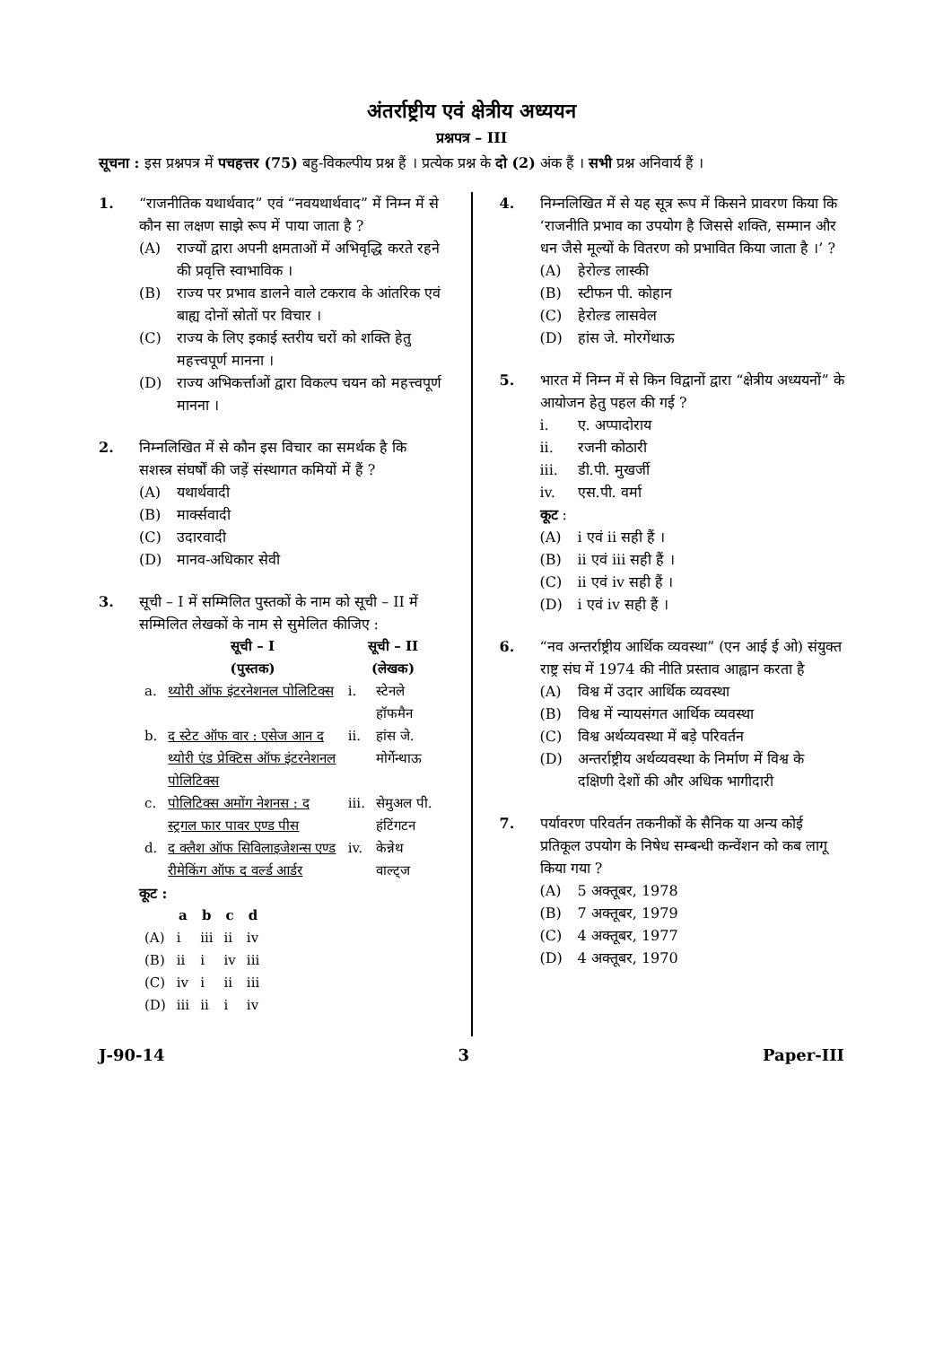अंतर्राष्ट्रीय एवं क्षेत्रीय अध्ययन
प्रश्नपत्र – III
सूचना : इस प्रश्नपत्र में पचहत्तर (75) बहु-विकल्पीय प्रश्न हैं । प्रत्येक प्रश्न के दो (2) अंक हैं । सभी प्रश्न अनिवार्य हैं ।
1. “राजनीतिक यथार्थवाद” एवं “नवयथार्थवाद” में निम्न में से कौन सा लक्षण साझे रूप में पाया जाता है ?
(A) राज्यों द्वारा अपनी क्षमताओं में अभिवृद्धि करते रहने की प्रवृत्ति स्वाभाविक ।
(B) राज्य पर प्रभाव डालने वाले टकराव के आंतरिक एवं बाह्य दोनों स्रोतों पर विचार ।
(C) राज्य के लिए इकाई स्तरीय चरों को शक्ति हेतु महत्त्वपूर्ण मानना ।
(D) राज्य अभिकर्त्ताओं द्वारा विकल्प चयन को महत्त्वपूर्ण मानना ।
2. निम्नलिखित में से कौन इस विचार का समर्थक है कि सशस्त्र संघर्षों की जड़ें संस्थागत कमियों में हैं ?
(A) यथार्थवादी
(B) मार्क्सवादी
(C) उदारवादी
(D) मानव-अधिकार सेवी
3. सूची – I में सम्मिलित पुस्तकों के नाम को सूची – II में सम्मिलित लेखकों के नाम से सुमेलित कीजिए :
| | सूची – I (पुस्तक) | सूची – II (लेखक) | |
| --- | --- | --- | --- |
| a. | थ्योरी ऑफ इंटरनेशनल पोलिटिक्स | i. | स्टेनले हॉफमैन |
| b. | द स्टेट ऑफ वार : एसेज आन द थ्योरी एंड प्रेक्टिस ऑफ इंटरनेशनल पोलिटिक्स | ii. | हांस जे. मोर्गेन्थाऊ |
| c. | पोलिटिक्स अमोंग नेशनस : द स्ट्रगल फार पावर एण्ड पीस | iii. | सेमुअल पी. हंटिंगटन |
| d. | द क्लैश ऑफ सिविलाइजेशन्स एण्ड रीमेकिंग ऑफ द वर्ल्ड आर्डर | iv. | केन्नेथ वाल्ट्ज |
कूट :
| | a | b | c | d |
| --- | --- | --- | --- | --- |
| (A) | i | iii | ii | iv |
| (B) | ii | i | iv | iii |
| (C) | iv | i | ii | iii |
| (D) | iii | ii | i | iv |
4. निम्नलिखित में से यह सूत्र रूप में किसने प्रावरण किया कि ‘राजनीति प्रभाव का उपयोग है जिससे शक्ति, सम्मान और धन जैसे मूल्यों के वितरण को प्रभावित किया जाता है ।’ ?
(A) हेरोल्ड लास्की
(B) स्टीफन पी. कोहान
(C) हेरोल्ड लासवेल
(D) हांस जे. मोरगेंथाऊ
5. भारत में निम्न में से किन विद्वानों द्वारा “क्षेत्रीय अध्ययनों” के आयोजन हेतु पहल की गई ?
i. ए. अप्पादोराय
ii. रजनी कोठारी
iii. डी.पी. मुखर्जी
iv. एस.पी. वर्मा
कूट :
(A) i एवं ii सही हैं ।
(B) ii एवं iii सही हैं ।
(C) ii एवं iv सही हैं ।
(D) i एवं iv सही हैं ।
6. “नव अन्तर्राष्ट्रीय आर्थिक व्यवस्था” (एन आई ई ओ) संयुक्त राष्ट्र संघ में 1974 की नीति प्रस्ताव आह्वान करता है
(A) विश्व में उदार आर्थिक व्यवस्था
(B) विश्व में न्यायसंगत आर्थिक व्यवस्था
(C) विश्व अर्थव्यवस्था में बड़े परिवर्तन
(D) अन्तर्राष्ट्रीय अर्थव्यवस्था के निर्माण में विश्व के दक्षिणी देशों की और अधिक भागीदारी
7. पर्यावरण परिवर्तन तकनीकों के सैनिक या अन्य कोई प्रतिकूल उपयोग के निषेध सम्बन्धी कन्वेंशन को कब लागू किया गया ?
(A) 5 अक्तूबर, 1978
(B) 7 अक्तूबर, 1979
(C) 4 अक्तूबर, 1977
(D) 4 अक्तूबर, 1970
J-90-14 3 Paper-III